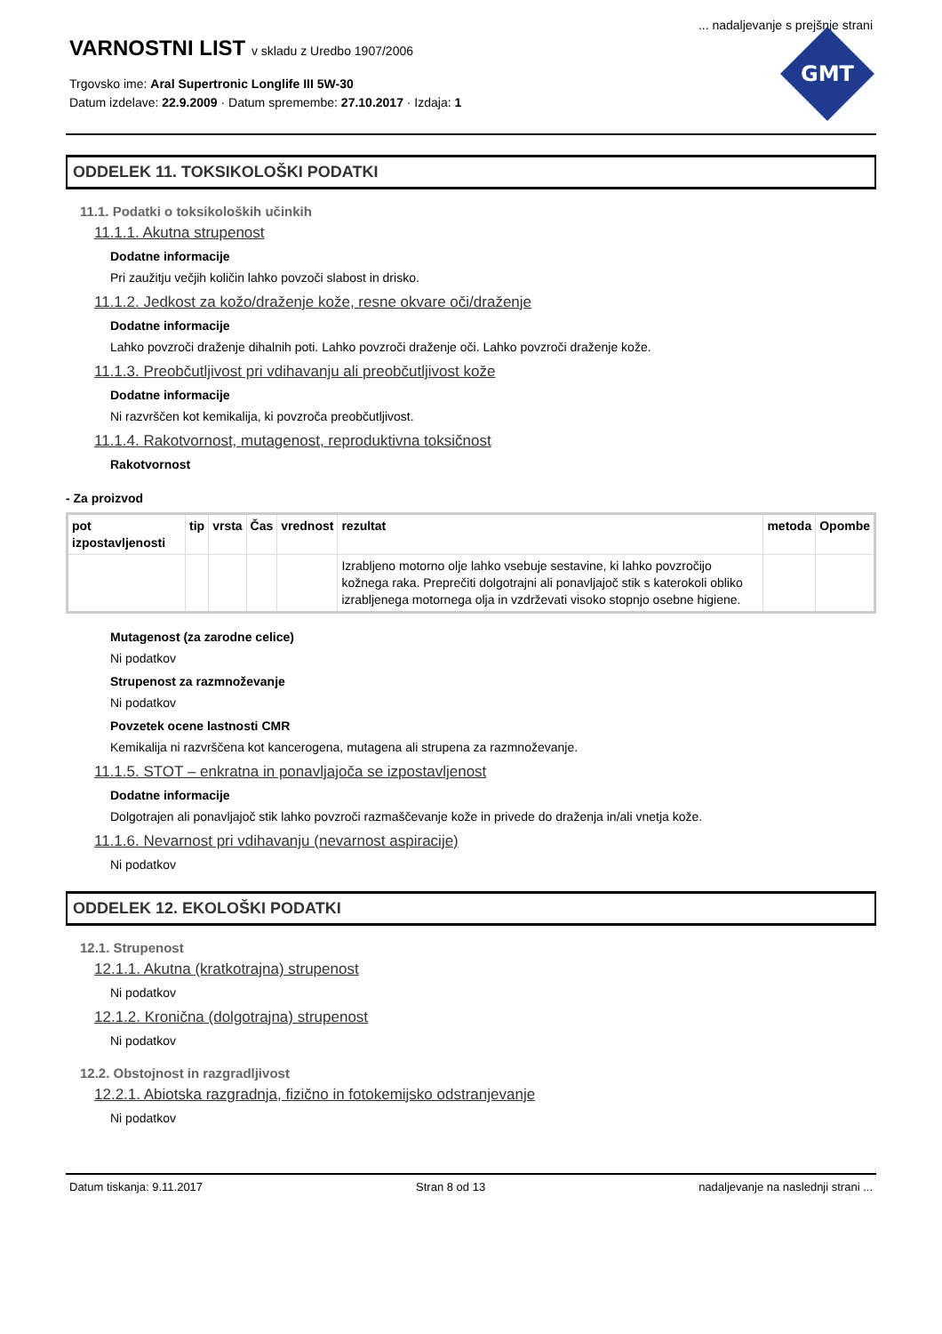... nadaljevanje s prejšnje strani
VARNOSTNI LIST v skladu z Uredbo 1907/2006
Trgovsko ime: Aral Supertronic Longlife III 5W-30
Datum izdelave: 22.9.2009 · Datum spremembe: 27.10.2017 · Izdaja: 1
GMT
ODDELEK 11. TOKSIKOLOŠKI PODATKI
11.1. Podatki o toksikoloških učinkih
11.1.1. Akutna strupenost
Dodatne informacije
Pri zaužitju večjih količin lahko povzoči slabost in drisko.
11.1.2. Jedkost za kožo/draženje kože, resne okvare oči/draženje
Dodatne informacije
Lahko povzroči draženje dihalnih poti. Lahko povzroči draženje oči. Lahko povzroči draženje kože.
11.1.3. Preobčutljivost pri vdihavanju ali preobčutljivost kože
Dodatne informacije
Ni razvrščen kot kemikalija, ki povzroča preobčutljivost.
11.1.4. Rakotvornost, mutagenost, reproduktivna toksičnost
Rakotvornost
- Za proizvod
| pot izpostavljenosti | tip | vrsta | Čas | vrednost | rezultat | metoda | Opombe |
| --- | --- | --- | --- | --- | --- | --- | --- |
| | | | | | Izrabljeno motorno olje lahko vsebuje sestavine, ki lahko povzročijo kožnega raka. Preprečiti dolgotrajni ali ponavljajoč stik s katerokoli obliko izrabljenega motornega olja in vzdrževati visoko stopnjo osebne higiene. | | |
Mutagenost (za zarodne celice)
Ni podatkov
Strupenost za razmnoževanje
Ni podatkov
Povzetek ocene lastnosti CMR
Kemikalija ni razvrščena kot kancerogena, mutagena ali strupena za razmnoževanje.
11.1.5. STOT – enkratna in ponavljajoča se izpostavljenost
Dodatne informacije
Dolgotrajen ali ponavljajoč stik lahko povzroči razmaščevanje kože in privede do draženja in/ali vnetja kože.
11.1.6. Nevarnost pri vdihavanju (nevarnost aspiracije)
Ni podatkov
ODDELEK 12. EKOLOŠKI PODATKI
12.1. Strupenost
12.1.1. Akutna (kratkotrajna) strupenost
Ni podatkov
12.1.2. Kronična (dolgotrajna) strupenost
Ni podatkov
12.2. Obstojnost in razgradljivost
12.2.1. Abiotska razgradnja, fizično in fotokemijsko odstranjevanje
Ni podatkov
Datum tiskanja: 9.11.2017 Stran 8 od 13 nadaljevanje na naslednji strani ...